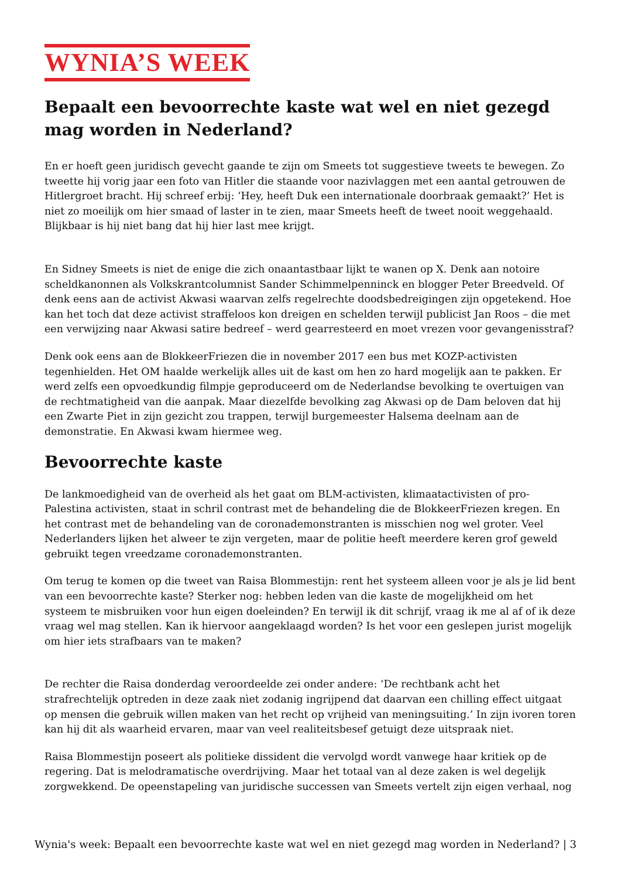WYNIA’S WEEK
Bepaalt een bevoorrechte kaste wat wel en niet gezegd mag worden in Nederland?
En er hoeft geen juridisch gevecht gaande te zijn om Smeets tot suggestieve tweets te bewegen. Zo tweette hij vorig jaar een foto van Hitler die staande voor nazivlaggen met een aantal getrouwen de Hitlergroet bracht. Hij schreef erbij: ‘Hey, heeft Duk een internationale doorbraak gemaakt?’ Het is niet zo moeilijk om hier smaad of laster in te zien, maar Smeets heeft de tweet nooit weggehaald. Blijkbaar is hij niet bang dat hij hier last mee krijgt.
En Sidney Smeets is niet de enige die zich onaantastbaar lijkt te wanen op X. Denk aan notoire scheldkanonnen als Volkskrantcolumnist Sander Schimmelpenninck en blogger Peter Breedveld. Of denk eens aan de activist Akwasi waarvan zelfs regelrechte doodsbedreigingen zijn opgetekend. Hoe kan het toch dat deze activist straffeloos kon dreigen en schelden terwijl publicist Jan Roos – die met een verwijzing naar Akwasi satire bedreef – werd gearresteerd en moet vrezen voor gevangenisstraf?
Denk ook eens aan de BlokkeerFriezen die in november 2017 een bus met KOZP-activisten tegenhielden. Het OM haalde werkelijk alles uit de kast om hen zo hard mogelijk aan te pakken. Er werd zelfs een opvoedkundig filmpje geproduceerd om de Nederlandse bevolking te overtuigen van de rechtmatigheid van die aanpak. Maar diezelfde bevolking zag Akwasi op de Dam beloven dat hij een Zwarte Piet in zijn gezicht zou trappen, terwijl burgemeester Halsema deelnam aan de demonstratie. En Akwasi kwam hiermee weg.
Bevoorrechte kaste
De lankmoedigheid van de overheid als het gaat om BLM-activisten, klimaatactivisten of pro-Palestina activisten, staat in schril contrast met de behandeling die de BlokkeerFriezen kregen. En het contrast met de behandeling van de coronademonstranten is misschien nog wel groter. Veel Nederlanders lijken het alweer te zijn vergeten, maar de politie heeft meerdere keren grof geweld gebruikt tegen vreedzame coronademonstranten.
Om terug te komen op die tweet van Raisa Blommestijn: rent het systeem alleen voor je als je lid bent van een bevoorrechte kaste? Sterker nog: hebben leden van die kaste de mogelijkheid om het systeem te misbruiken voor hun eigen doeleinden? En terwijl ik dit schrijf, vraag ik me al af of ik deze vraag wel mag stellen. Kan ik hiervoor aangeklaagd worden? Is het voor een geslepen jurist mogelijk om hier iets strafbaars van te maken?
De rechter die Raisa donderdag veroordeelde zei onder andere: ‘De rechtbank acht het strafrechtelijk optreden in deze zaak nìet zodanig ingrijpend dat daarvan een chilling effect uitgaat op mensen die gebruik willen maken van het recht op vrijheid van meningsuiting.’ In zijn ivoren toren kan hij dit als waarheid ervaren, maar van veel realiteitsbesef getuigt deze uitspraak niet.
Raisa Blommestijn poseert als politieke dissident die vervolgd wordt vanwege haar kritiek op de regering. Dat is melodramatische overdrijving. Maar het totaal van al deze zaken is wel degelijk zorgwekkend. De opeenstapeling van juridische successen van Smeets vertelt zijn eigen verhaal, nog
Wynia's week: Bepaalt een bevoorrechte kaste wat wel en niet gezegd mag worden in Nederland? | 3